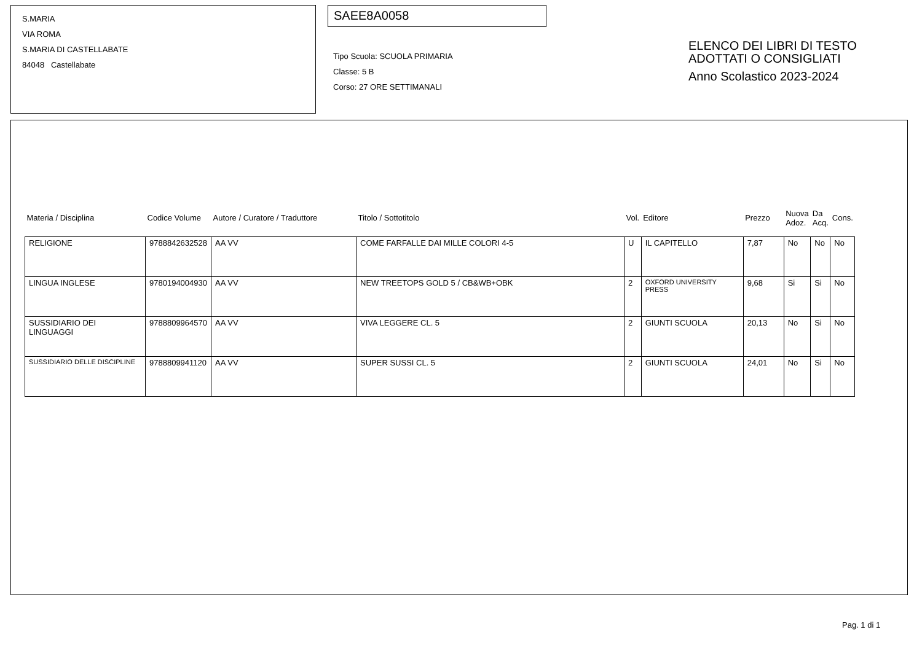S.MARIA
VIA ROMA
S.MARIA DI CASTELLABATE
84048 Castellabate
SAEE8A0058
Tipo Scuola: SCUOLA PRIMARIA
Classe: 5 B
Corso: 27 ORE SETTIMANALI
ELENCO DEI LIBRI DI TESTO
ADOTTATI O CONSIGLIATI
Anno Scolastico 2023-2024
| Materia / Disciplina | Codice Volume | Autore / Curatore / Traduttore | Titolo / Sottotitolo | Vol. | Editore | Prezzo | Nuova Adoz. | Da Acq. | Cons. |
| --- | --- | --- | --- | --- | --- | --- | --- | --- | --- |
| RELIGIONE | 9788842632528 | AA VV | COME FARFALLE DAI MILLE COLORI 4-5 | U | IL CAPITELLO | 7,87 | No | No | No |
| LINGUA INGLESE | 9780194004930 | AA VV | NEW TREETOPS GOLD 5 / CB&WB+OBK | 2 | OXFORD UNIVERSITY PRESS | 9,68 | Si | Si | No |
| SUSSIDIARIO DEI LINGUAGGI | 9788809964570 | AA VV | VIVA LEGGERE CL. 5 | 2 | GIUNTI SCUOLA | 20,13 | No | Si | No |
| SUSSIDIARIO DELLE DISCIPLINE | 9788809941120 | AA VV | SUPER SUSSI CL. 5 | 2 | GIUNTI SCUOLA | 24,01 | No | Si | No |
Pag. 1 di 1